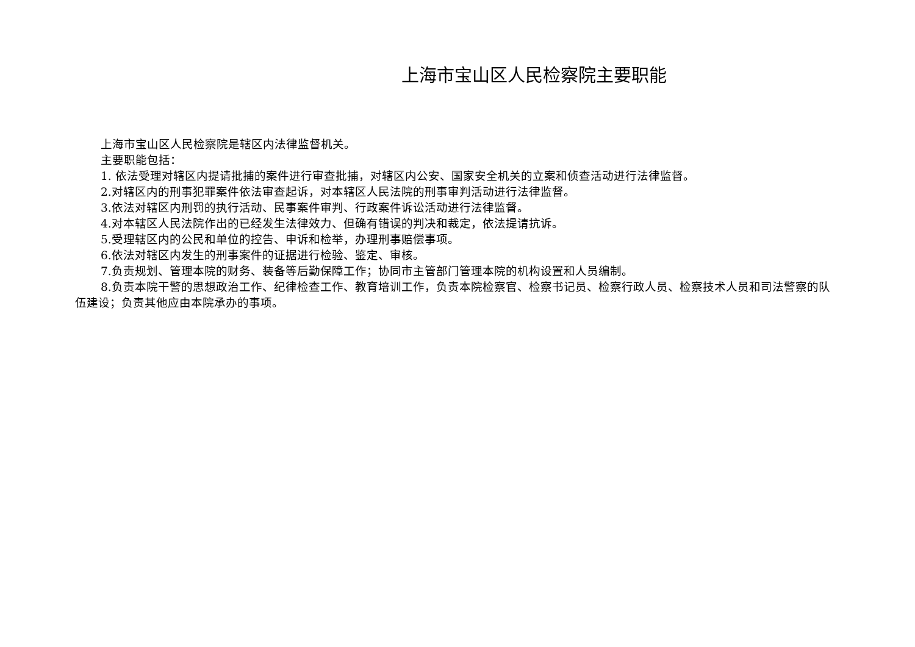上海市宝山区人民检察院主要职能
上海市宝山区人民检察院是辖区内法律监督机关。
主要职能包括：
1. 依法受理对辖区内提请批捕的案件进行审查批捕，对辖区内公安、国家安全机关的立案和侦查活动进行法律监督。
2.对辖区内的刑事犯罪案件依法审查起诉，对本辖区人民法院的刑事审判活动进行法律监督。
3.依法对辖区内刑罚的执行活动、民事案件审判、行政案件诉讼活动进行法律监督。
4.对本辖区人民法院作出的已经发生法律效力、但确有错误的判决和裁定，依法提请抗诉。
5.受理辖区内的公民和单位的控告、申诉和检举，办理刑事赔偿事项。
6.依法对辖区内发生的刑事案件的证据进行检验、鉴定、审核。
7.负责规划、管理本院的财务、装备等后勤保障工作；协同市主管部门管理本院的机构设置和人员编制。
8.负责本院干警的思想政治工作、纪律检查工作、教育培训工作，负责本院检察官、检察书记员、检察行政人员、检察技术人员和司法警察的队伍建设；负责其他应由本院承办的事项。